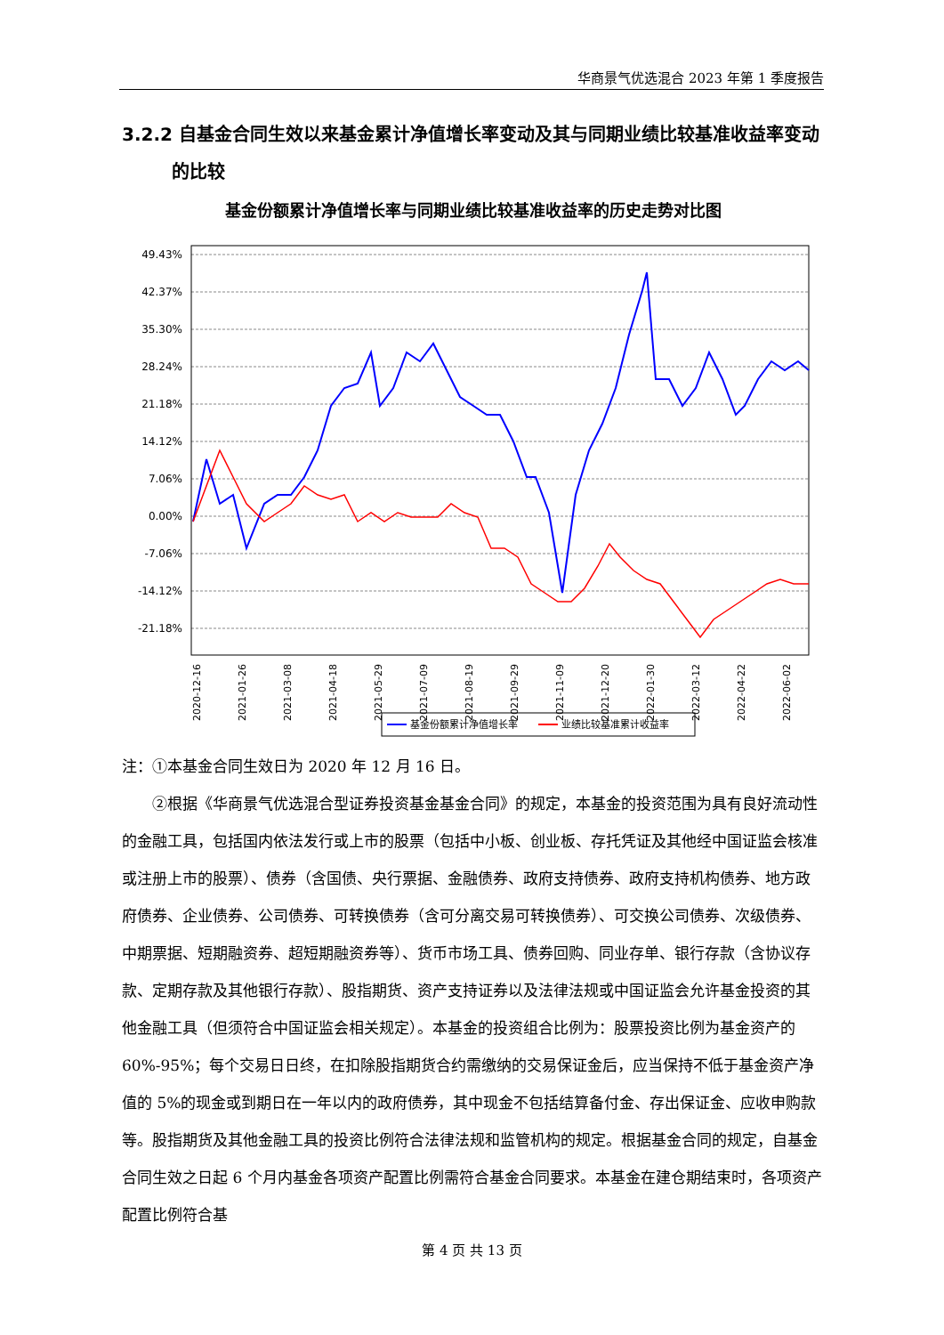华商景气优选混合 2023 年第 1 季度报告
3.2.2 自基金合同生效以来基金累计净值增长率变动及其与同期业绩比较基准收益率变动的比较
基金份额累计净值增长率与同期业绩比较基准收益率的历史走势对比图
49.43%
42.37%
35.30%
28.24%
21.18%
14.12%
7.06%
0.00%
-7.06%
-14.12%
-21.18%
2020-12-16
2021-01-26
2021-03-08
2021-04-18
2021-05-29
2021-07-09
2021-08-19
2021-09-29
2021-11-09
2021-12-20
2022-01-30
2022-03-12
2022-04-22
2022-06-02
基金份额累计净值增长率
业绩比较基准累计收益率
注：①本基金合同生效日为 2020 年 12 月 16 日。
②根据《华商景气优选混合型证券投资基金基金合同》的规定，本基金的投资范围为具有良好流动性的金融工具，包括国内依法发行或上市的股票（包括中小板、创业板、存托凭证及其他经中国证监会核准或注册上市的股票）、债券（含国债、央行票据、金融债券、政府支持债券、政府支持机构债券、地方政府债券、企业债券、公司债券、可转换债券（含可分离交易可转换债券）、可交换公司债券、次级债券、中期票据、短期融资券、超短期融资券等）、货币市场工具、债券回购、同业存单、银行存款（含协议存款、定期存款及其他银行存款）、股指期货、资产支持证券以及法律法规或中国证监会允许基金投资的其他金融工具（但须符合中国证监会相关规定）。本基金的投资组合比例为：股票投资比例为基金资产的 60%-95%；每个交易日日终，在扣除股指期货合约需缴纳的交易保证金后，应当保持不低于基金资产净值的 5%的现金或到期日在一年以内的政府债券，其中现金不包括结算备付金、存出保证金、应收申购款等。股指期货及其他金融工具的投资比例符合法律法规和监管机构的规定。根据基金合同的规定，自基金合同生效之日起 6 个月内基金各项资产配置比例需符合基金合同要求。本基金在建仓期结束时，各项资产配置比例符合基
第 4 页 共 13 页